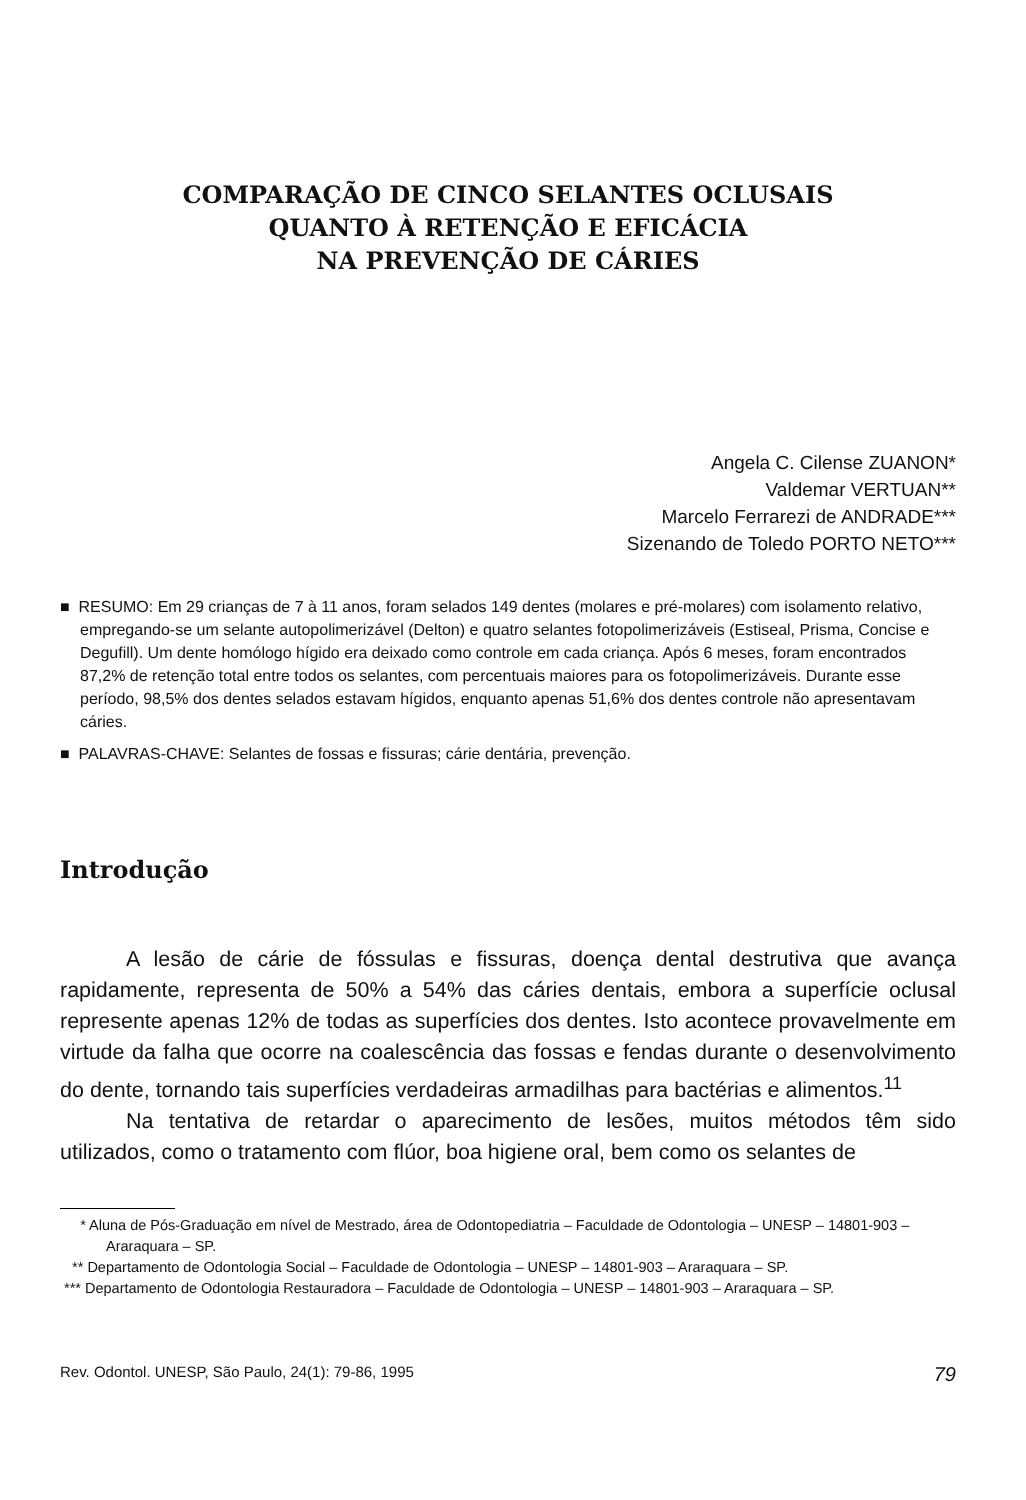COMPARAÇÃO DE CINCO SELANTES OCLUSAIS
QUANTO À RETENÇÃO E EFICÁCIA
NA PREVENÇÃO DE CÁRIES
Angela C. Cilense ZUANON*
Valdemar VERTUAN**
Marcelo Ferrarezi de ANDRADE***
Sizenando de Toledo PORTO NETO***
■ RESUMO: Em 29 crianças de 7 à 11 anos, foram selados 149 dentes (molares e pré-molares) com isolamento relativo, empregando-se um selante autopolimerizável (Delton) e quatro selantes fotopolimerizáveis (Estiseal, Prisma, Concise e Degufill). Um dente homólogo hígido era deixado como controle em cada criança. Após 6 meses, foram encontrados 87,2% de retenção total entre todos os selantes, com percentuais maiores para os fotopolimerizáveis. Durante esse período, 98,5% dos dentes selados estavam hígidos, enquanto apenas 51,6% dos dentes controle não apresentavam cáries.
■ PALAVRAS-CHAVE: Selantes de fossas e fissuras; cárie dentária, prevenção.
Introdução
A lesão de cárie de fóssulas e fissuras, doença dental destrutiva que avança rapidamente, representa de 50% a 54% das cáries dentais, embora a superfície oclusal represente apenas 12% de todas as superfícies dos dentes. Isto acontece provavelmente em virtude da falha que ocorre na coalescência das fossas e fendas durante o desenvolvimento do dente, tornando tais superfícies verdadeiras armadilhas para bactérias e alimentos.<sup>11</sup>
Na tentativa de retardar o aparecimento de lesões, muitos métodos têm sido utilizados, como o tratamento com flúor, boa higiene oral, bem como os selantes de
* Aluna de Pós-Graduação em nível de Mestrado, área de Odontopediatria – Faculdade de Odontologia – UNESP – 14801-903 – Araraquara – SP.
** Departamento de Odontologia Social – Faculdade de Odontologia – UNESP – 14801-903 – Araraquara – SP.
*** Departamento de Odontologia Restauradora – Faculdade de Odontologia – UNESP – 14801-903 – Araraquara – SP.
Rev. Odontol. UNESP, São Paulo, 24(1): 79-86, 1995 79